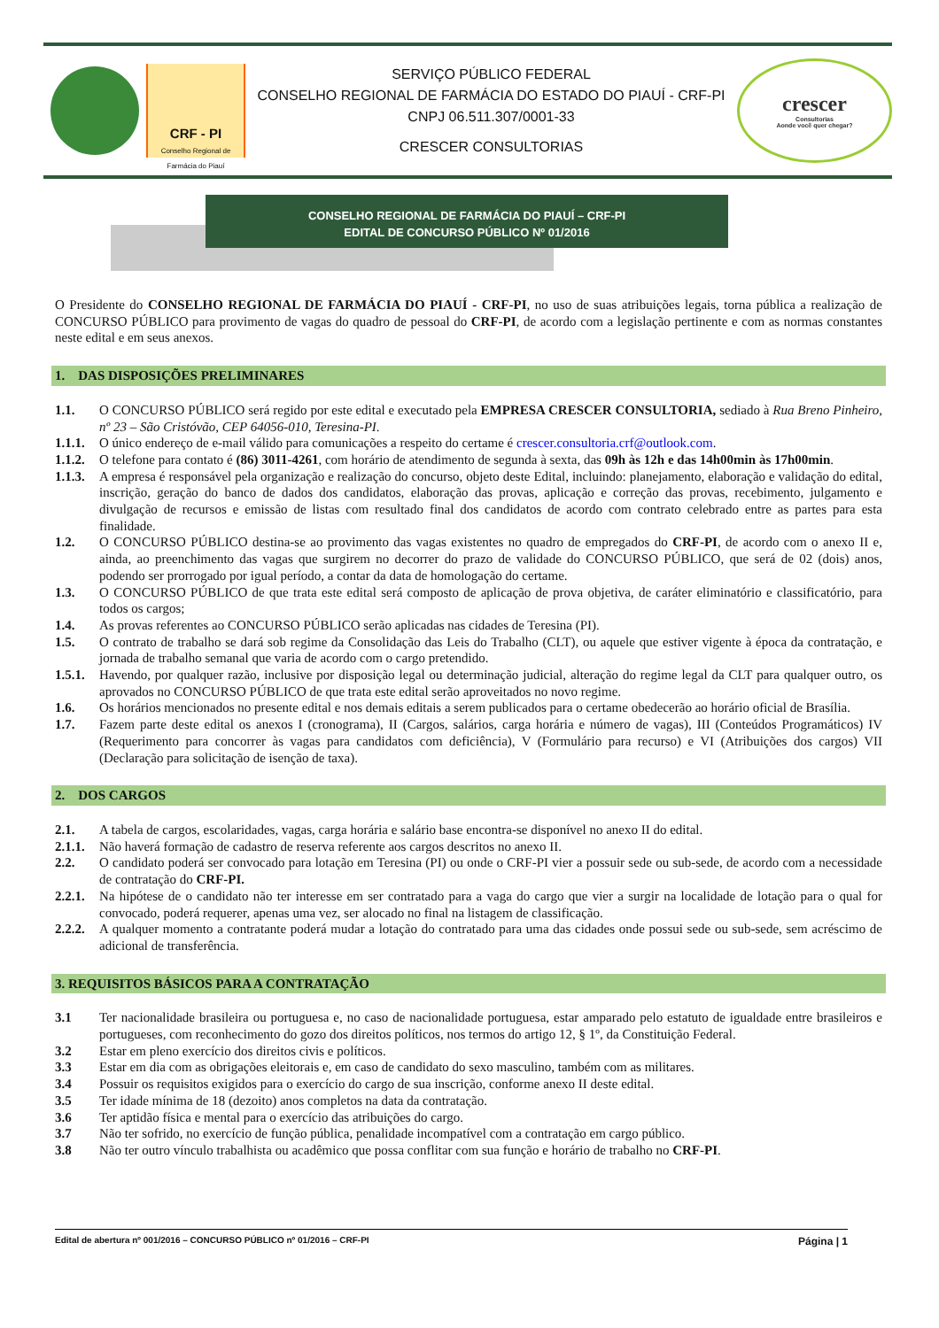CRF - PI
Conselho Regional de Farmácia do Piauí
SERVIÇO PÚBLICO FEDERAL
CONSELHO REGIONAL DE FARMÁCIA DO ESTADO DO PIAUÍ - CRF-PI
CNPJ 06.511.307/0001-33
CRESCER CONSULTORIAS
crescer
Consultorias
Aonde você quer chegar?
CONSELHO REGIONAL DE FARMÁCIA DO PIAUÍ – CRF-PI
EDITAL DE CONCURSO PÚBLICO Nº 01/2016
O Presidente do CONSELHO REGIONAL DE FARMÁCIA DO PIAUÍ - CRF-PI, no uso de suas atribuições legais, torna pública a realização de CONCURSO PÚBLICO para provimento de vagas do quadro de pessoal do CRF-PI, de acordo com a legislação pertinente e com as normas constantes neste edital e em seus anexos.
1. DAS DISPOSIÇÕES PRELIMINARES
1.1. O CONCURSO PÚBLICO será regido por este edital e executado pela EMPRESA CRESCER CONSULTORIA, sediado à Rua Breno Pinheiro, nº 23 – São Cristóvão, CEP 64056-010, Teresina-PI.
1.1.1. O único endereço de e-mail válido para comunicações a respeito do certame é crescer.consultoria.crf@outlook.com.
1.1.2. O telefone para contato é (86) 3011-4261, com horário de atendimento de segunda à sexta, das 09h às 12h e das 14h00min às 17h00min.
1.1.3. A empresa é responsável pela organização e realização do concurso, objeto deste Edital, incluindo: planejamento, elaboração e validação do edital, inscrição, geração do banco de dados dos candidatos, elaboração das provas, aplicação e correção das provas, recebimento, julgamento e divulgação de recursos e emissão de listas com resultado final dos candidatos de acordo com contrato celebrado entre as partes para esta finalidade.
1.2. O CONCURSO PÚBLICO destina-se ao provimento das vagas existentes no quadro de empregados do CRF-PI, de acordo com o anexo II e, ainda, ao preenchimento das vagas que surgirem no decorrer do prazo de validade do CONCURSO PÚBLICO, que será de 02 (dois) anos, podendo ser prorrogado por igual período, a contar da data de homologação do certame.
1.3. O CONCURSO PÚBLICO de que trata este edital será composto de aplicação de prova objetiva, de caráter eliminatório e classificatório, para todos os cargos;
1.4. As provas referentes ao CONCURSO PÚBLICO serão aplicadas nas cidades de Teresina (PI).
1.5. O contrato de trabalho se dará sob regime da Consolidação das Leis do Trabalho (CLT), ou aquele que estiver vigente à época da contratação, e jornada de trabalho semanal que varia de acordo com o cargo pretendido.
1.5.1. Havendo, por qualquer razão, inclusive por disposição legal ou determinação judicial, alteração do regime legal da CLT para qualquer outro, os aprovados no CONCURSO PÚBLICO de que trata este edital serão aproveitados no novo regime.
1.6. Os horários mencionados no presente edital e nos demais editais a serem publicados para o certame obedecerão ao horário oficial de Brasília.
1.7. Fazem parte deste edital os anexos I (cronograma), II (Cargos, salários, carga horária e número de vagas), III (Conteúdos Programáticos) IV (Requerimento para concorrer às vagas para candidatos com deficiência), V (Formulário para recurso) e VI (Atribuições dos cargos) VII (Declaração para solicitação de isenção de taxa).
2. DOS CARGOS
2.1. A tabela de cargos, escolaridades, vagas, carga horária e salário base encontra-se disponível no anexo II do edital.
2.1.1. Não haverá formação de cadastro de reserva referente aos cargos descritos no anexo II.
2.2. O candidato poderá ser convocado para lotação em Teresina (PI) ou onde o CRF-PI vier a possuir sede ou sub-sede, de acordo com a necessidade de contratação do CRF-PI.
2.2.1. Na hipótese de o candidato não ter interesse em ser contratado para a vaga do cargo que vier a surgir na localidade de lotação para o qual for convocado, poderá requerer, apenas uma vez, ser alocado no final na listagem de classificação.
2.2.2. A qualquer momento a contratante poderá mudar a lotação do contratado para uma das cidades onde possui sede ou sub-sede, sem acréscimo de adicional de transferência.
3. REQUISITOS BÁSICOS PARA A CONTRATAÇÃO
3.1 Ter nacionalidade brasileira ou portuguesa e, no caso de nacionalidade portuguesa, estar amparado pelo estatuto de igualdade entre brasileiros e portugueses, com reconhecimento do gozo dos direitos políticos, nos termos do artigo 12, § 1º, da Constituição Federal.
3.2 Estar em pleno exercício dos direitos civis e políticos.
3.3 Estar em dia com as obrigações eleitorais e, em caso de candidato do sexo masculino, também com as militares.
3.4 Possuir os requisitos exigidos para o exercício do cargo de sua inscrição, conforme anexo II deste edital.
3.5 Ter idade mínima de 18 (dezoito) anos completos na data da contratação.
3.6 Ter aptidão física e mental para o exercício das atribuições do cargo.
3.7 Não ter sofrido, no exercício de função pública, penalidade incompatível com a contratação em cargo público.
3.8 Não ter outro vínculo trabalhista ou acadêmico que possa conflitar com sua função e horário de trabalho no CRF-PI.
Edital de abertura nº 001/2016 – CONCURSO PÚBLICO nº 01/2016 – CRF-PI Página | 1